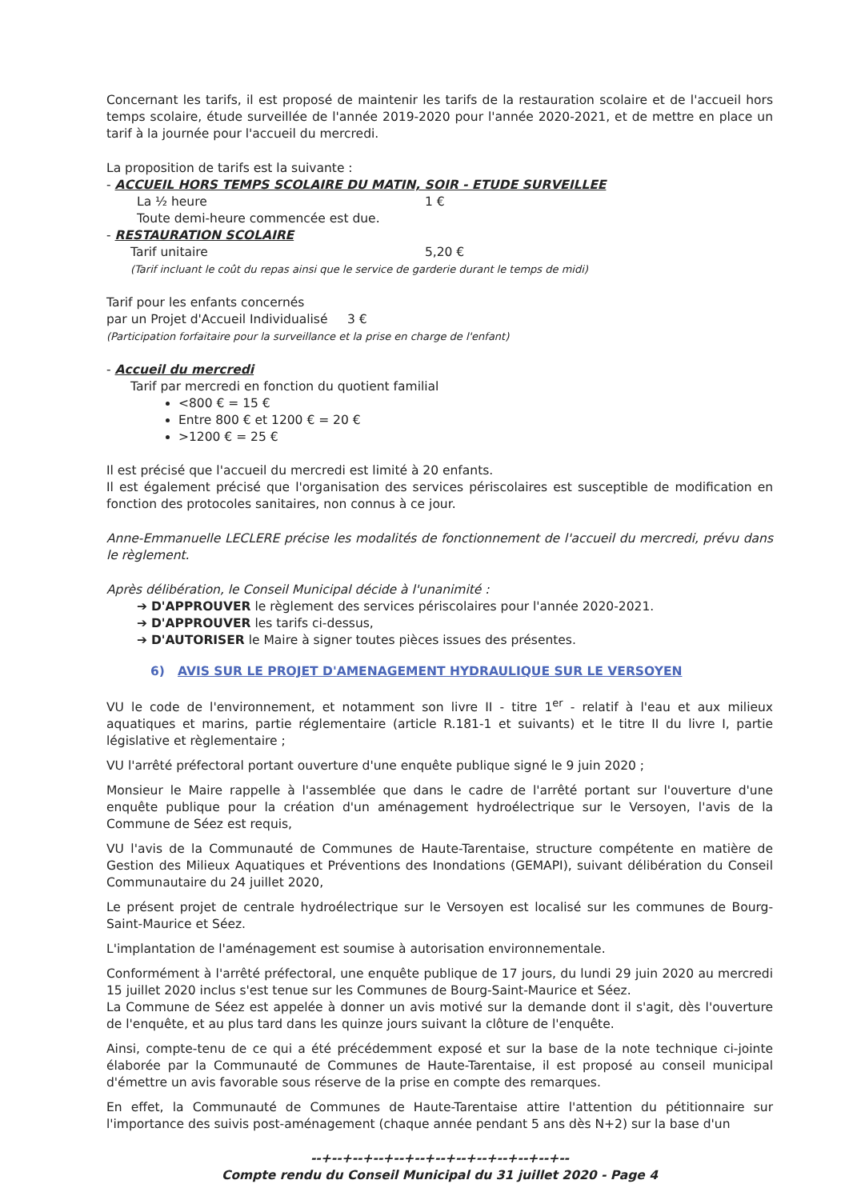Concernant les tarifs, il est proposé de maintenir les tarifs de la restauration scolaire et de l'accueil hors temps scolaire, étude surveillée de l'année 2019-2020 pour l'année 2020-2021, et de mettre en place un tarif à la journée pour l'accueil du mercredi.
La proposition de tarifs est la suivante :
- ACCUEIL HORS TEMPS SCOLAIRE DU MATIN, SOIR - ETUDE SURVEILLEE
La ½ heure 1 €
Toute demi-heure commencée est due.
- RESTAURATION SCOLAIRE
Tarif unitaire 5,20 €
(Tarif incluant le coût du repas ainsi que le service de garderie durant le temps de midi)
Tarif pour les enfants concernés
par un Projet d'Accueil Individualisé 3 €
(Participation forfaitaire pour la surveillance et la prise en charge de l'enfant)
- Accueil du mercredi
Tarif par mercredi en fonction du quotient familial
<800 € = 15 €
Entre 800 € et 1200 € = 20 €
>1200 € = 25 €
Il est précisé que l'accueil du mercredi est limité à 20 enfants.
Il est également précisé que l'organisation des services périscolaires est susceptible de modification en fonction des protocoles sanitaires, non connus à ce jour.
Anne-Emmanuelle LECLERE précise les modalités de fonctionnement de l'accueil du mercredi, prévu dans le règlement.
Après délibération, le Conseil Municipal décide à l'unanimité :
➔ D'APPROUVER le règlement des services périscolaires pour l'année 2020-2021.
➔ D'APPROUVER les tarifs ci-dessus,
➔ D'AUTORISER le Maire à signer toutes pièces issues des présentes.
6) AVIS SUR LE PROJET D'AMENAGEMENT HYDRAULIQUE SUR LE VERSOYEN
VU le code de l'environnement, et notamment son livre II - titre 1<sup>er</sup> - relatif à l'eau et aux milieux aquatiques et marins, partie réglementaire (article R.181-1 et suivants) et le titre II du livre I, partie législative et règlementaire ;
VU l'arrêté préfectoral portant ouverture d'une enquête publique signé le 9 juin 2020 ;
Monsieur le Maire rappelle à l'assemblée que dans le cadre de l'arrêté portant sur l'ouverture d'une enquête publique pour la création d'un aménagement hydroélectrique sur le Versoyen, l'avis de la Commune de Séez est requis,
VU l'avis de la Communauté de Communes de Haute-Tarentaise, structure compétente en matière de Gestion des Milieux Aquatiques et Préventions des Inondations (GEMAPI), suivant délibération du Conseil Communautaire du 24 juillet 2020,
Le présent projet de centrale hydroélectrique sur le Versoyen est localisé sur les communes de Bourg-Saint-Maurice et Séez.
L'implantation de l'aménagement est soumise à autorisation environnementale.
Conformément à l'arrêté préfectoral, une enquête publique de 17 jours, du lundi 29 juin 2020 au mercredi 15 juillet 2020 inclus s'est tenue sur les Communes de Bourg-Saint-Maurice et Séez.
La Commune de Séez est appelée à donner un avis motivé sur la demande dont il s'agit, dès l'ouverture de l'enquête, et au plus tard dans les quinze jours suivant la clôture de l'enquête.
Ainsi, compte-tenu de ce qui a été précédemment exposé et sur la base de la note technique ci-jointe élaborée par la Communauté de Communes de Haute-Tarentaise, il est proposé au conseil municipal d'émettre un avis favorable sous réserve de la prise en compte des remarques.
En effet, la Communauté de Communes de Haute-Tarentaise attire l'attention du pétitionnaire sur l'importance des suivis post-aménagement (chaque année pendant 5 ans dès N+2) sur la base d'un
--+--+--+--+--+--+--+--+--+--+--+--+--
Compte rendu du Conseil Municipal du 31 juillet 2020 - Page 4